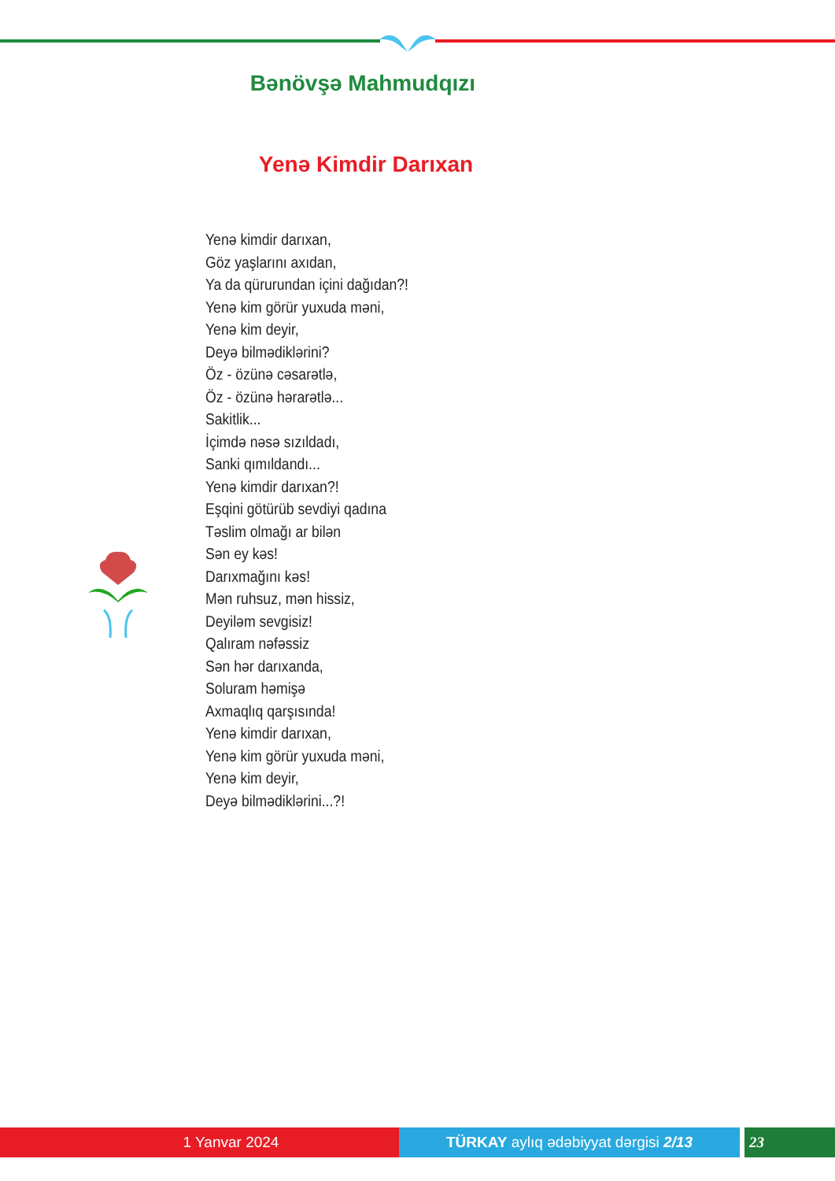Bənövşə Mahmudqızı
Yenə Kimdir Darıxan
Yenə kimdir darıxan,
Göz yaşlarını axıdan,
Ya da qürurundan içini dağıdan?!
Yenə kim görür yuxuda məni,
Yenə kim deyir,
Deyə bilmədiklərini?
Öz - özünə cəsarətlə,
Öz - özünə hərarətlə...
Sakitlik...
İçimdə nəsə sızıldadı,
Sanki qımıldandı...
Yenə kimdir darıxan?!
Eşqini götürüb sevdiyi qadına
Təslim olmağı ar bilən
Sən ey kəs!
Darıxmağını kəs!
Mən ruhsuz, mən hissiz,
Deyiləm sevgisiz!
Qalıram nəfəssiz
Sən hər darıxanda,
Soluram həmişə
Axmaqlıq qarşısında!
Yenə kimdir darıxan,
Yenə kim görür yuxuda məni,
Yenə kim deyir,
Deyə bilmədiklərini...?!
1 Yanvar 2024 TÜRKAY aylıq ədəbiyyat dərgisi 2/13 23